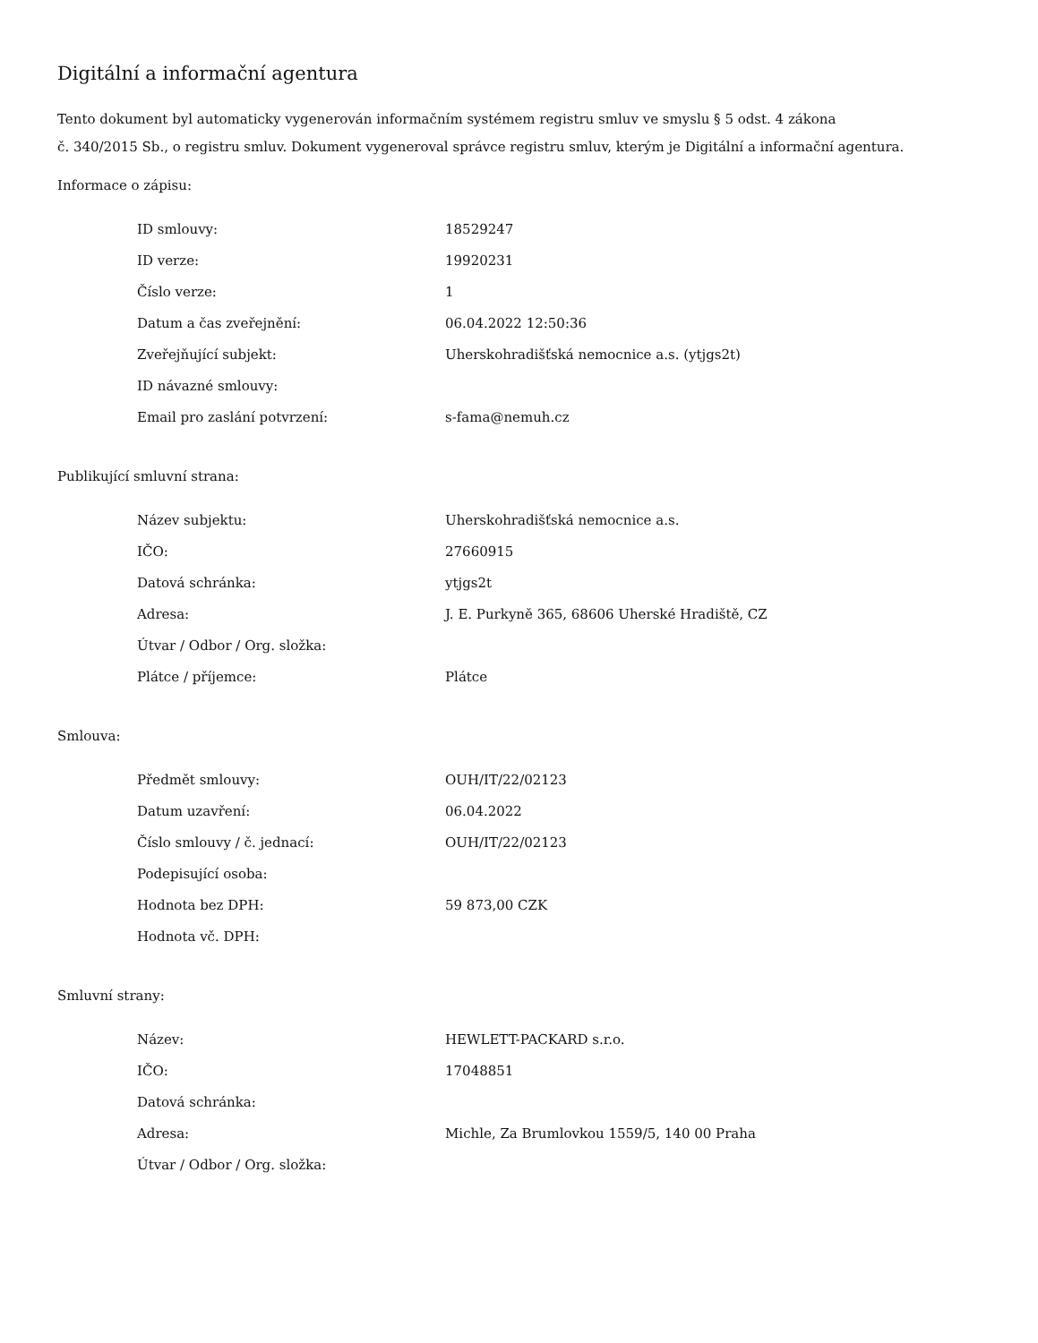Digitální a informační agentura
Tento dokument byl automaticky vygenerován informačním systémem registru smluv ve smyslu § 5 odst. 4 zákona
č. 340/2015 Sb., o registru smluv. Dokument vygeneroval správce registru smluv, kterým je Digitální a informační agentura.
Informace o zápisu:
| ID smlouvy: | 18529247 |
| ID verze: | 19920231 |
| Číslo verze: | 1 |
| Datum a čas zveřejnění: | 06.04.2022 12:50:36 |
| Zveřejňující subjekt: | Uherskohradišťská nemocnice a.s. (ytjgs2t) |
| ID návazné smlouvy: | |
| Email pro zaslání potvrzení: | s-fama@nemuh.cz |
Publikující smluvní strana:
| Název subjektu: | Uherskohradišťská nemocnice a.s. |
| IČO: | 27660915 |
| Datová schránka: | ytjgs2t |
| Adresa: | J. E. Purkyně 365, 68606 Uherské Hradiště, CZ |
| Útvar / Odbor / Org. složka: | |
| Plátce / příjemce: | Plátce |
Smlouva:
| Předmět smlouvy: | OUH/IT/22/02123 |
| Datum uzavření: | 06.04.2022 |
| Číslo smlouvy / č. jednací: | OUH/IT/22/02123 |
| Podepisující osoba: | |
| Hodnota bez DPH: | 59 873,00 CZK |
| Hodnota vč. DPH: | |
Smluvní strany:
| Název: | HEWLETT-PACKARD s.r.o. |
| IČO: | 17048851 |
| Datová schránka: | |
| Adresa: | Michle, Za Brumlovkou 1559/5, 140 00 Praha |
| Útvar / Odbor / Org. složka: | |